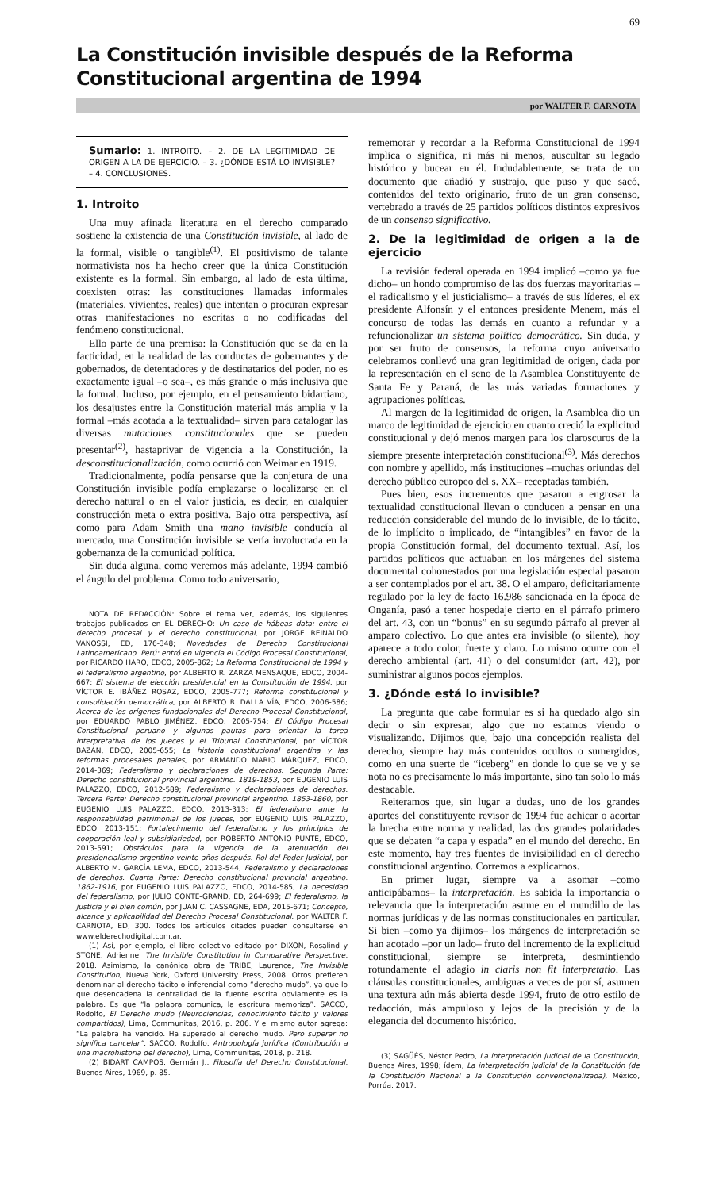69
La Constitución invisible después de la Reforma Constitucional argentina de 1994
por WALTER F. CARNOTA
Sumario: 1. INTROITO. – 2. DE LA LEGITIMIDAD DE ORIGEN A LA DE EJERCICIO. – 3. ¿DÓNDE ESTÁ LO INVISIBLE? – 4. CONCLUSIONES.
1. Introito
Una muy afinada literatura en el derecho comparado sostiene la existencia de una Constitución invisible, al lado de la formal, visible o tangible<sup>(1)</sup>. El positivismo de talante normativista nos ha hecho creer que la única Constitución existente es la formal. Sin embargo, al lado de esta última, coexisten otras: las constituciones llamadas informales (materiales, vivientes, reales) que intentan o procuran expresar otras manifestaciones no escritas o no codificadas del fenómeno constitucional.
Ello parte de una premisa: la Constitución que se da en la facticidad, en la realidad de las conductas de gobernantes y de gobernados, de detentadores y de destinatarios del poder, no es exactamente igual –o sea–, es más grande o más inclusiva que la formal. Incluso, por ejemplo, en el pensamiento bidartiano, los desajustes entre la Constitución material más amplia y la formal –más acotada a la textualidad– sirven para catalogar las diversas mutaciones constitucionales que se pueden presentar<sup>(2)</sup>, hastaprivar de vigencia a la Constitución, la desconstitucionalización, como ocurrió con Weimar en 1919.
Tradicionalmente, podía pensarse que la conjetura de una Constitución invisible podía emplazarse o localizarse en el derecho natural o en el valor justicia, es decir, en cualquier construcción meta o extra positiva. Bajo otra perspectiva, así como para Adam Smith una mano invisible conducía al mercado, una Constitución invisible se vería involucrada en la gobernanza de la comunidad política.
Sin duda alguna, como veremos más adelante, 1994 cambió el ángulo del problema. Como todo aniversario,
NOTA DE REDACCIÓN: Sobre el tema ver, además, los siguientes trabajos publicados en EL DERECHO: Un caso de hábeas data: entre el derecho procesal y el derecho constitucional, por JORGE REINALDO VANOSSI, ED, 176-348; Novedades de Derecho Constitucional Latinoamericano. Perú: entró en vigencia el Código Procesal Constitucional, por RICARDO HARO, EDCO, 2005-862; La Reforma Constitucional de 1994 y el federalismo argentino, por ALBERTO R. ZARZA MENSAQUE, EDCO, 2004-667; El sistema de elección presidencial en la Constitución de 1994, por VÍCTOR E. IBÁÑEZ ROSAZ, EDCO, 2005-777; Reforma constitucional y consolidación democrática, por ALBERTO R. DALLA VÍA, EDCO, 2006-586; Acerca de los orígenes fundacionales del Derecho Procesal Constitucional, por EDUARDO PABLO JIMÉNEZ, EDCO, 2005-754; El Código Procesal Constitucional peruano y algunas pautas para orientar la tarea interpretativa de los jueces y el Tribunal Constitucional, por VÍCTOR BAZÁN, EDCO, 2005-655; La historia constitucional argentina y las reformas procesales penales, por ARMANDO MARIO MÁRQUEZ, EDCO, 2014-369; Federalismo y declaraciones de derechos. Segunda Parte: Derecho constitucional provincial argentino. 1819-1853, por EUGENIO LUIS PALAZZO, EDCO, 2012-589; Federalismo y declaraciones de derechos. Tercera Parte: Derecho constitucional provincial argentino. 1853-1860, por EUGENIO LUIS PALAZZO, EDCO, 2013-313; El federalismo ante la responsabilidad patrimonial de los jueces, por EUGENIO LUIS PALAZZO, EDCO, 2013-151; Fortalecimiento del federalismo y los principios de cooperación leal y subsidiariedad, por ROBERTO ANTONIO PUNTE, EDCO, 2013-591; Obstáculos para la vigencia de la atenuación del presidencialismo argentino veinte años después. Rol del Poder Judicial, por ALBERTO M. GARCÍA LEMA, EDCO, 2013-544; Federalismo y declaraciones de derechos. Cuarta Parte: Derecho constitucional provincial argentino. 1862-1916, por EUGENIO LUIS PALAZZO, EDCO, 2014-585; La necesidad del federalismo, por JULIO CONTE-GRAND, ED, 264-699; El federalismo, la justicia y el bien común, por JUAN C. CASSAGNE, EDA, 2015-671; Concepto, alcance y aplicabilidad del Derecho Procesal Constitucional, por WALTER F. CARNOTA, ED, 300. Todos los artículos citados pueden consultarse en www.elderechodigital.com.ar.
(1) Así, por ejemplo, el libro colectivo editado por DIXON, Rosalind y STONE, Adrienne, The Invisible Constitution in Comparative Perspective, 2018. Asimismo, la canónica obra de TRIBE, Laurence, The Invisible Constitution, Nueva York, Oxford University Press, 2008. Otros prefieren denominar al derecho tácito o inferencial como “derecho mudo”, ya que lo que desencadena la centralidad de la fuente escrita obviamente es la palabra. Es que “la palabra comunica, la escritura memoriza”. SACCO, Rodolfo, El Derecho mudo (Neurociencias, conocimiento tácito y valores compartidos), Lima, Communitas, 2016, p. 206. Y el mismo autor agrega: “La palabra ha vencido. Ha superado al derecho mudo. Pero superar no significa cancelar”. SACCO, Rodolfo, Antropología jurídica (Contribución a una macrohistoria del derecho), Lima, Communitas, 2018, p. 218.
(2) BIDART CAMPOS, Germán J., Filosofía del Derecho Constitucional, Buenos Aires, 1969, p. 85.
rememorar y recordar a la Reforma Constitucional de 1994 implica o significa, ni más ni menos, auscultar su legado histórico y bucear en él. Indudablemente, se trata de un documento que añadió y sustrajo, que puso y que sacó, contenidos del texto originario, fruto de un gran consenso, vertebrado a través de 25 partidos políticos distintos expresivos de un consenso significativo.
2. De la legitimidad de origen a la de ejercicio
La revisión federal operada en 1994 implicó –como ya fue dicho– un hondo compromiso de las dos fuerzas mayoritarias –el radicalismo y el justicialismo– a través de sus líderes, el ex presidente Alfonsín y el entonces presidente Menem, más el concurso de todas las demás en cuanto a refundar y a refuncionalizar un sistema político democrático. Sin duda, y por ser fruto de consensos, la reforma cuyo aniversario celebramos conllevó una gran legitimidad de origen, dada por la representación en el seno de la Asamblea Constituyente de Santa Fe y Paraná, de las más variadas formaciones y agrupaciones políticas.
Al margen de la legitimidad de origen, la Asamblea dio un marco de legitimidad de ejercicio en cuanto creció la explicitud constitucional y dejó menos margen para los claroscuros de la siempre presente interpretación constitucional<sup>(3)</sup>. Más derechos con nombre y apellido, más instituciones –muchas oriundas del derecho público europeo del s. XX– receptadas también.
Pues bien, esos incrementos que pasaron a engrosar la textualidad constitucional llevan o conducen a pensar en una reducción considerable del mundo de lo invisible, de lo tácito, de lo implícito o implicado, de “intangibles” en favor de la propia Constitución formal, del documento textual. Así, los partidos políticos que actuaban en los márgenes del sistema documental cohonestados por una legislación especial pasaron a ser contemplados por el art. 38. O el amparo, deficitariamente regulado por la ley de facto 16.986 sancionada en la época de Onganía, pasó a tener hospedaje cierto en el párrafo primero del art. 43, con un “bonus” en su segundo párrafo al prever al amparo colectivo. Lo que antes era invisible (o silente), hoy aparece a todo color, fuerte y claro. Lo mismo ocurre con el derecho ambiental (art. 41) o del consumidor (art. 42), por suministrar algunos pocos ejemplos.
3. ¿Dónde está lo invisible?
La pregunta que cabe formular es si ha quedado algo sin decir o sin expresar, algo que no estamos viendo o visualizando. Dijimos que, bajo una concepción realista del derecho, siempre hay más contenidos ocultos o sumergidos, como en una suerte de “iceberg” en donde lo que se ve y se nota no es precisamente lo más importante, sino tan solo lo más destacable.
Reiteramos que, sin lugar a dudas, uno de los grandes aportes del constituyente revisor de 1994 fue achicar o acortar la brecha entre norma y realidad, las dos grandes polaridades que se debaten “a capa y espada” en el mundo del derecho. En este momento, hay tres fuentes de invisibilidad en el derecho constitucional argentino. Corremos a explicarnos.
En primer lugar, siempre va a asomar –como anticipábamos– la interpretación. Es sabida la importancia o relevancia que la interpretación asume en el mundillo de las normas jurídicas y de las normas constitucionales en particular. Si bien –como ya dijimos– los márgenes de interpretación se han acotado –por un lado– fruto del incremento de la explicitud constitucional, siempre se interpreta, desmintiendo rotundamente el adagio in claris non fit interpretatio. Las cláusulas constitucionales, ambiguas a veces de por sí, asumen una textura aún más abierta desde 1994, fruto de otro estilo de redacción, más ampuloso y lejos de la precisión y de la elegancia del documento histórico.
(3) SAGÜÉS, Néstor Pedro, La interpretación judicial de la Constitución, Buenos Aires, 1998; ídem, La interpretación judicial de la Constitución (de la Constitución Nacional a la Constitución convencionalizada), México, Porrúa, 2017.